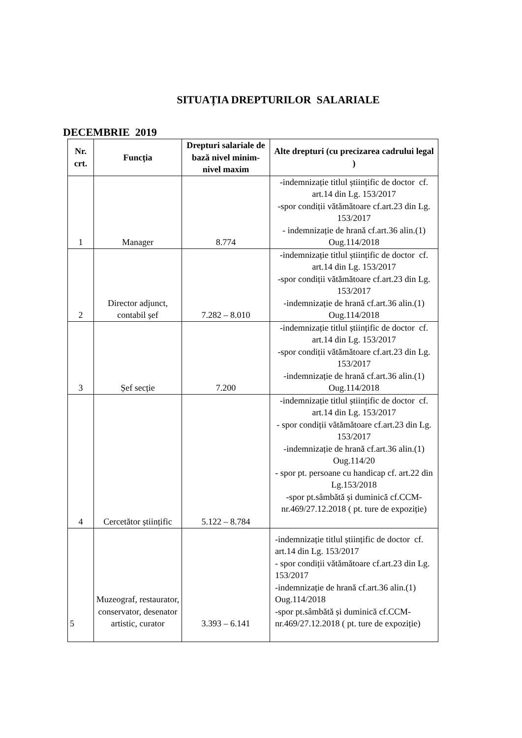SITUAȚIA DREPTURILOR SALARIALE
DECEMBRIE 2019
| Nr. crt. | Funcția | Drepturi salariale de bază nivel minim- nivel maxim | Alte drepturi (cu precizarea cadrului legal ) |
| --- | --- | --- | --- |
| 1 | Manager | 8.774 | -indemnizație titlul științific de doctor cf. art.14 din Lg. 153/2017 -spor condiții vătămătoare cf.art.23 din Lg. 153/2017 - indemnizație de hrană cf.art.36 alin.(1) Oug.114/2018 |
| 2 | Director adjunct, contabil șef | 7.282 – 8.010 | -indemnizație titlul științific de doctor cf. art.14 din Lg. 153/2017 -spor condiții vătămătoare cf.art.23 din Lg. 153/2017 -indemnizație de hrană cf.art.36 alin.(1) Oug.114/2018 |
| 3 | Șef secție | 7.200 | -indemnizație titlul științific de doctor cf. art.14 din Lg. 153/2017 -spor condiții vătămătoare cf.art.23 din Lg. 153/2017 -indemnizație de hrană cf.art.36 alin.(1) Oug.114/2018 |
| 4 | Cercetător științific | 5.122 – 8.784 | -indemnizație titlul științific de doctor cf. art.14 din Lg. 153/2017 - spor condiții vătămătoare cf.art.23 din Lg. 153/2017 -indemnizație de hrană cf.art.36 alin.(1) Oug.114/20 - spor pt. persoane cu handicap cf. art.22 din Lg.153/2018 -spor pt.sâmbătă și duminică cf.CCM-nr.469/27.12.2018 ( pt. ture de expoziție) |
| 5 | Muzeograf, restaurator, conservator, desenator artistic, curator | 3.393 – 6.141 | -indemnizație titlul științific de doctor cf. art.14 din Lg. 153/2017 - spor condiții vătămătoare cf.art.23 din Lg. 153/2017 -indemnizație de hrană cf.art.36 alin.(1) Oug.114/2018 -spor pt.sâmbătă și duminică cf.CCM-nr.469/27.12.2018 ( pt. ture de expoziție) |